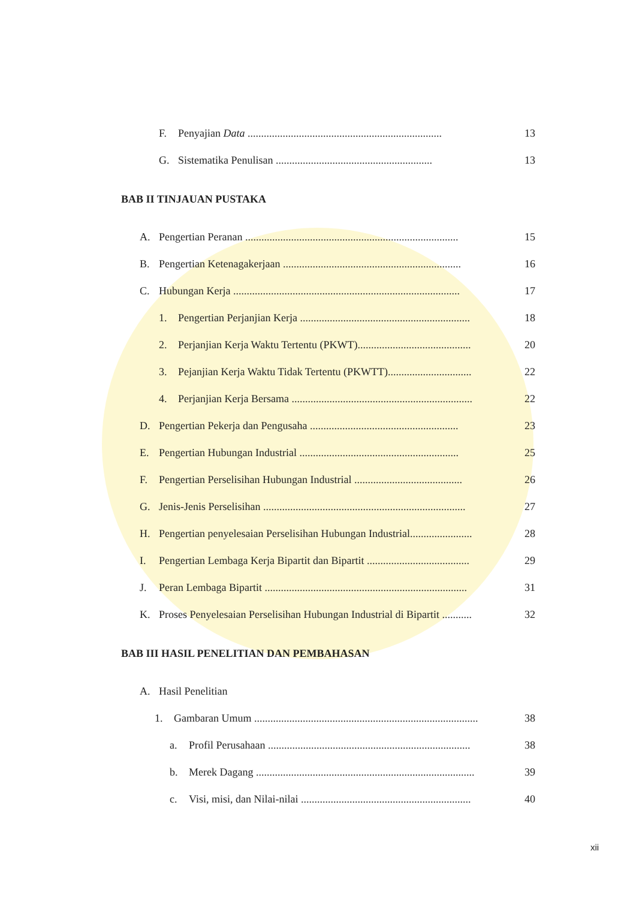F. Penyajian Data ........................................................................ 13
G. Sistematika Penulisan .......................................................... 13
BAB II TINJAUAN PUSTAKA
A. Pengertian Peranan ............................................................................... 15
B. Pengertian Ketenagakerjaan .................................................................. 16
C. Hubungan Kerja .................................................................................... 17
1. Pengertian Perjanjian Kerja ............................................................... 18
2. Perjanjian Kerja Waktu Tertentu (PKWT).......................................... 20
3. Pejanjian Kerja Waktu Tidak Tertentu (PKWTT)............................... 22
4. Perjanjian Kerja Bersama ................................................................... 22
D. Pengertian Pekerja dan Pengusaha ....................................................... 23
E. Pengertian Hubungan Industrial ........................................................... 25
F. Pengertian Perselisihan Hubungan Industrial ........................................ 26
G. Jenis-Jenis Perselisihan ........................................................................... 27
H. Pengertian penyelesaian Perselisihan Hubungan Industrial....................... 28
I. Pengertian Lembaga Kerja Bipartit dan Bipartit ...................................... 29
J. Peran Lembaga Bipartit ........................................................................... 31
K. Proses Penyelesaian Perselisihan Hubungan Industrial di Bipartit ........... 32
BAB III HASIL PENELITIAN DAN PEMBAHASAN
A. Hasil Penelitian
1. Gambaran Umum ................................................................................... 38
a. Profil Perusahaan ........................................................................... 38
b. Merek Dagang ................................................................................. 39
c. Visi, misi, dan Nilai-nilai ............................................................... 40
xii